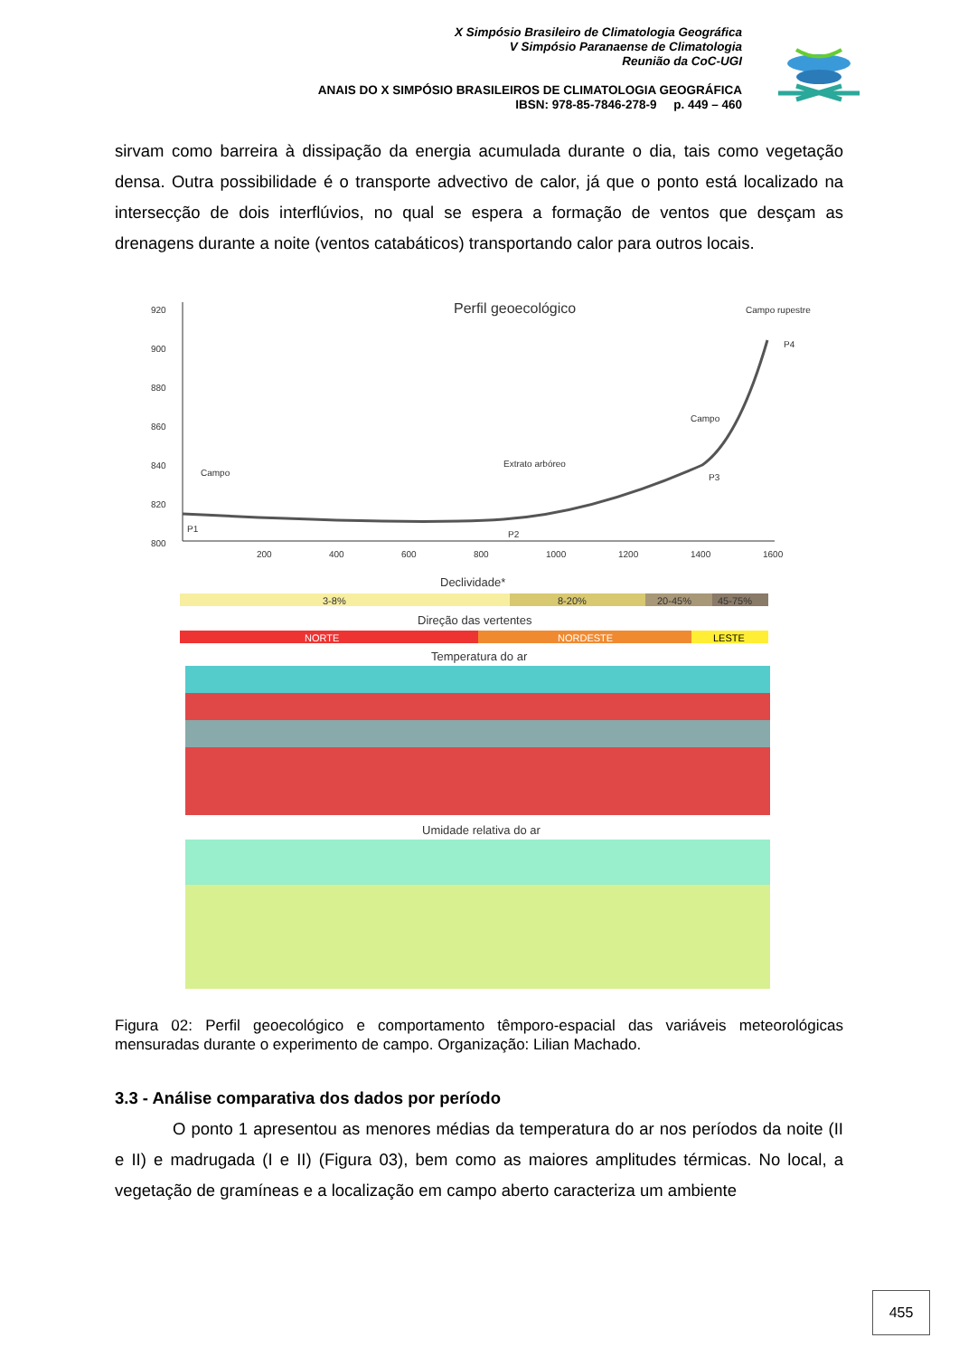X Simpósio Brasileiro de Climatologia Geográfica
V Simpósio Paranaense de Climatologia
Reunião da CoC-UGI
ANAIS DO X SIMPÓSIO BRASILEIROS DE CLIMATOLOGIA GEOGRÁFICA
IBSN: 978-85-7846-278-9 p. 449 – 460
sirvam como barreira à dissipação da energia acumulada durante o dia, tais como vegetação densa. Outra possibilidade é o transporte advectivo de calor, já que o ponto está localizado na intersecção de dois interflúvios, no qual se espera a formação de ventos que desçam as drenagens durante a noite (ventos catabáticos) transportando calor para outros locais.
Perfil geoecológico
920
900
880
860
840
820
800
200
400
600
800
1000
1200
1400
1600
Campo
Extrato arbóreo
Campo
Campo rupestre
P1
P2
P3
P4
Declividade*
3-8%
8-20%
20-45%
45-75%
Direção das vertentes
NORTE
NORDESTE
LESTE
Temperatura do ar
Umidade relativa do ar
Figura 02: Perfil geoecológico e comportamento têmporo-espacial das variáveis meteorológicas mensuradas durante o experimento de campo. Organização: Lilian Machado.
3.3 - Análise comparativa dos dados por período
O ponto 1 apresentou as menores médias da temperatura do ar nos períodos da noite (II e II) e madrugada (I e II) (Figura 03), bem como as maiores amplitudes térmicas. No local, a vegetação de gramíneas e a localização em campo aberto caracteriza um ambiente
455